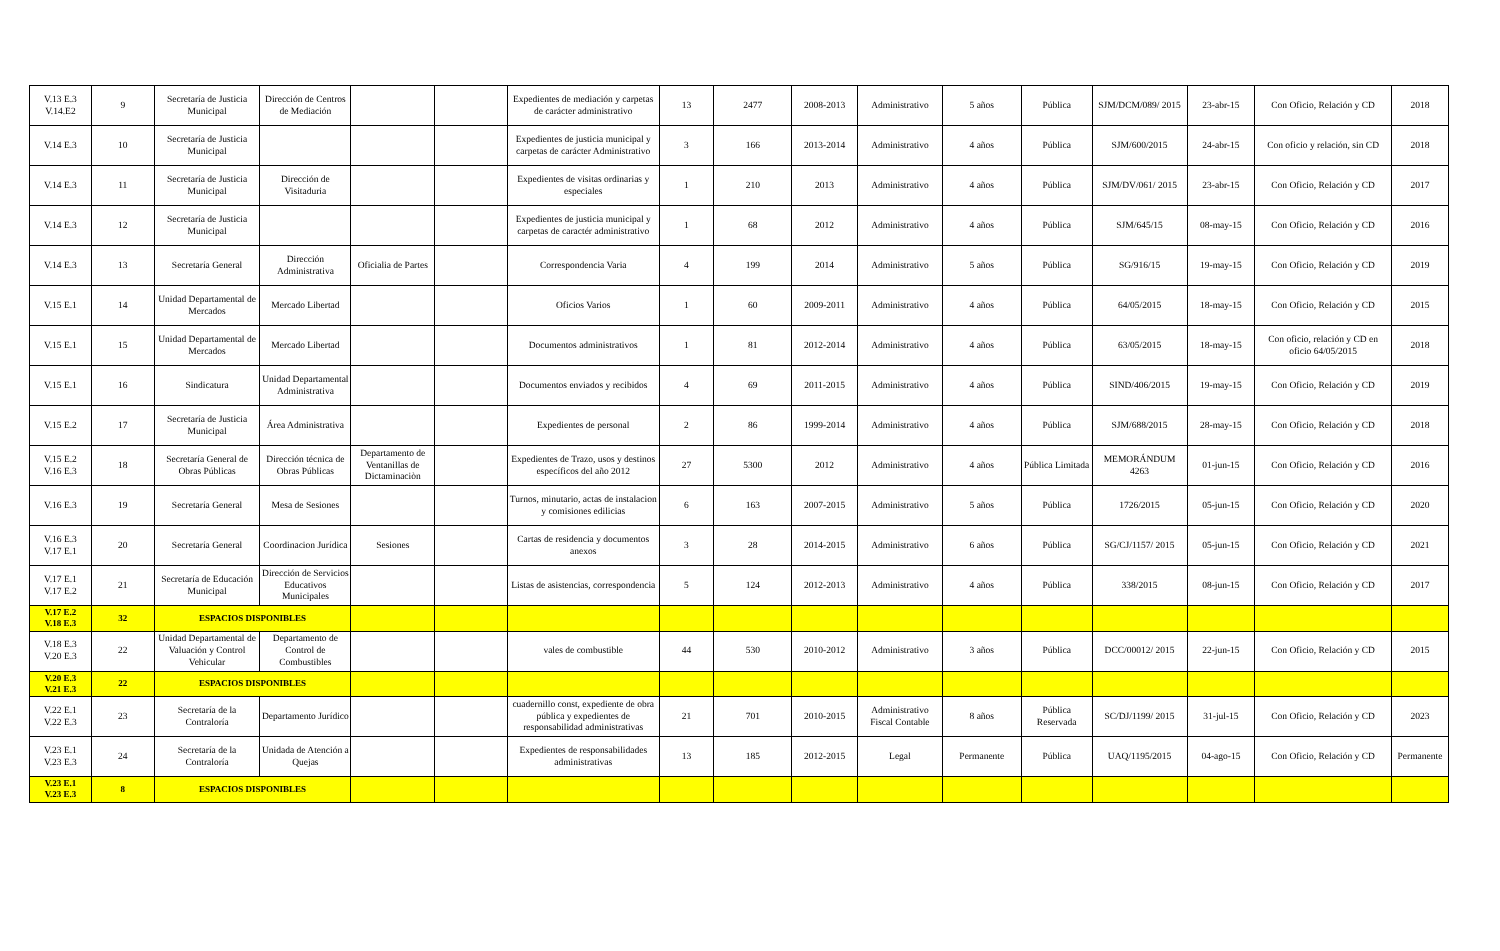| V.13 E.3 V.14.E2 | 9 | Secretaría de Justicia Municipal | Dirección de Centros de Mediación | | | Expedientes de mediación y carpetas de carácter administrativo | 13 | 2477 | 2008-2013 | Administrativo | 5 años | Pública | SJM/DCM/089/ 2015 | 23-abr-15 | Con Oficio, Relación y CD | 2018 |
| V.14 E.3 | 10 | Secretaría de Justicia Municipal | | | | Expedientes de justicia municipal y carpetas de carácter Administrativo | 3 | 166 | 2013-2014 | Administrativo | 4 años | Pública | SJM/600/2015 | 24-abr-15 | Con oficio y relación, sin CD | 2018 |
| V.14 E.3 | 11 | Secretaría de Justicia Municipal | Dirección de Visitaduria | | | Expedientes de visitas ordinarias y especiales | 1 | 210 | 2013 | Administrativo | 4 años | Pública | SJM/DV/061/ 2015 | 23-abr-15 | Con Oficio, Relación y CD | 2017 |
| V.14 E.3 | 12 | Secretaría de Justicia Municipal | | | | Expedientes de justicia municipal y carpetas de caractér administrativo | 1 | 68 | 2012 | Administrativo | 4 años | Pública | SJM/645/15 | 08-may-15 | Con Oficio, Relación y CD | 2016 |
| V.14 E.3 | 13 | Secretaría General | Dirección Administrativa | Oficialia de Partes | | Correspondencia Varia | 4 | 199 | 2014 | Administrativo | 5 años | Pública | SG/916/15 | 19-may-15 | Con Oficio, Relación y CD | 2019 |
| V.15 E.1 | 14 | Unidad Departamental de Mercados | Mercado Libertad | | | Oficios Varios | 1 | 60 | 2009-2011 | Administrativo | 4 años | Pública | 64/05/2015 | 18-may-15 | Con Oficio, Relación y CD | 2015 |
| V.15 E.1 | 15 | Unidad Departamental de Mercados | Mercado Libertad | | | Documentos administrativos | 1 | 81 | 2012-2014 | Administrativo | 4 años | Pública | 63/05/2015 | 18-may-15 | Con oficio, relación y CD en oficio 64/05/2015 | 2018 |
| V.15 E.1 | 16 | Sindicatura | Unidad Departamental Administrativa | | | Documentos enviados y recibidos | 4 | 69 | 2011-2015 | Administrativo | 4 años | Pública | SIND/406/2015 | 19-may-15 | Con Oficio, Relación y CD | 2019 |
| V.15 E.2 | 17 | Secretaría de Justicia Municipal | Área Administrativa | | | Expedientes de personal | 2 | 86 | 1999-2014 | Administrativo | 4 años | Pública | SJM/688/2015 | 28-may-15 | Con Oficio, Relación y CD | 2018 |
| V.15 E.2 V.16 E.3 | 18 | Secretaría General de Obras Públicas | Dirección técnica de Obras Públicas | Departamento de Ventanillas de Dictaminaciòn | | Expedientes de Trazo, usos y destinos específicos del año 2012 | 27 | 5300 | 2012 | Administrativo | 4 años | Pública Limitada | MEMORÁNDUM 4263 | 01-jun-15 | Con Oficio, Relación y CD | 2016 |
| V.16 E.3 | 19 | Secretaría General | Mesa de Sesiones | | | Turnos, minutario, actas de instalacion y comisiones edilicias | 6 | 163 | 2007-2015 | Administrativo | 5 años | Pública | 1726/2015 | 05-jun-15 | Con Oficio, Relación y CD | 2020 |
| V.16 E.3 V.17 E.1 | 20 | Secretaría General | Coordinacion Jurídica | Sesiones | | Cartas de residencia y documentos anexos | 3 | 28 | 2014-2015 | Administrativo | 6 años | Pública | SG/CJ/1157/ 2015 | 05-jun-15 | Con Oficio, Relación y CD | 2021 |
| V.17 E.1 V.17 E.2 | 21 | Secretaría de Educación Municipal | Dirección de Servicios Educativos Municipales | | | Listas de asistencias, correspondencia | 5 | 124 | 2012-2013 | Administrativo | 4 años | Pública | 338/2015 | 08-jun-15 | Con Oficio, Relación y CD | 2017 |
| V.17 E.2 V.18 E.3 | 32 | ESPACIOS DISPONIBLES | | | | | | | | | | | | | | |
| V.18 E.3 V.20 E.3 | 22 | Unidad Departamental de Valuación y Control Vehicular | Departamento de Control de Combustibles | | | vales de combustible | 44 | 530 | 2010-2012 | Administrativo | 3 años | Pública | DCC/00012/ 2015 | 22-jun-15 | Con Oficio, Relación y CD | 2015 |
| V.20 E.3 V.21 E.3 | 22 | ESPACIOS DISPONIBLES | | | | | | | | | | | | | | |
| V.22 E.1 V.22 E.3 | 23 | Secretaría de la Contraloría | Departamento Jurídico | | | cuadernillo const, expediente de obra pública y expedientes de responsabilidad administrativas | 21 | 701 | 2010-2015 | Administrativo Fiscal Contable | 8 años | Pública Reservada | SC/DJ/1199/ 2015 | 31-jul-15 | Con Oficio, Relación y CD | 2023 |
| V.23 E.1 V.23 E.3 | 24 | Secretaría de la Contraloría | Unidada de Atención a Quejas | | | Expedientes de responsabilidades administrativas | 13 | 185 | 2012-2015 | Legal | Permanente | Pública | UAQ/1195/2015 | 04-ago-15 | Con Oficio, Relación y CD | Permanente |
| V.23 E.1 V.23 E.3 | 8 | ESPACIOS DISPONIBLES | | | | | | | | | | | | | | |